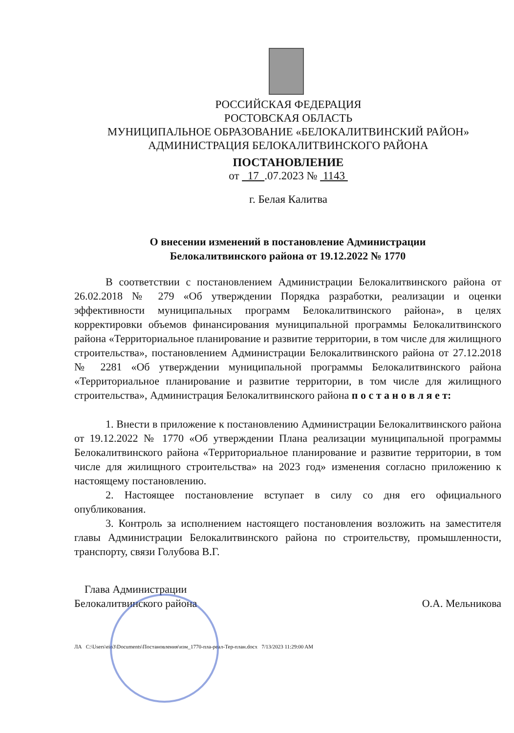РОССИЙСКАЯ ФЕДЕРАЦИЯ
РОСТОВСКАЯ ОБЛАСТЬ
МУНИЦИПАЛЬНОЕ ОБРАЗОВАНИЕ «БЕЛОКАЛИТВИНСКИЙ РАЙОН»
АДМИНИСТРАЦИЯ БЕЛОКАЛИТВИНСКОГО РАЙОНА
ПОСТАНОВЛЕНИЕ
от 17 .07.2023 № 1143
г. Белая Калитва
О внесении изменений в постановление Администрации
Белокалитвинского района от 19.12.2022 № 1770
В соответствии с постановлением Администрации Белокалитвинского района от 26.02.2018 № 279 «Об утверждении Порядка разработки, реализации и оценки эффективности муниципальных программ Белокалитвинского района», в целях корректировки объемов финансирования муниципальной программы Белокалитвинского района «Территориальное планирование и развитие территории, в том числе для жилищного строительства», постановлением Администрации Белокалитвинского района от 27.12.2018 № 2281 «Об утверждении муниципальной программы Белокалитвинского района «Территориальное планирование и развитие территории, в том числе для жилищного строительства», Администрация Белокалитвинского района п о с т а н о в л я е т:
1. Внести в приложение к постановлению Администрации Белокалитвинского района от 19.12.2022 № 1770 «Об утверждении Плана реализации муниципальной программы Белокалитвинского района «Территориальное планирование и развитие территории, в том числе для жилищного строительства» на 2023 год» изменения согласно приложению к настоящему постановлению.
2. Настоящее постановление вступает в силу со дня его официального опубликования.
3. Контроль за исполнением настоящего постановления возложить на заместителя главы Администрации Белокалитвинского района по строительству, промышленности, транспорту, связи Голубова В.Г.
Глава Администрации
Белокалитвинского района
О.А. Мельникова
ЛА C:\Users\eio3\Documents\Постановления\изм_1770-пла-реал-Тер-план.docx 7/13/2023 11:29:00 AM